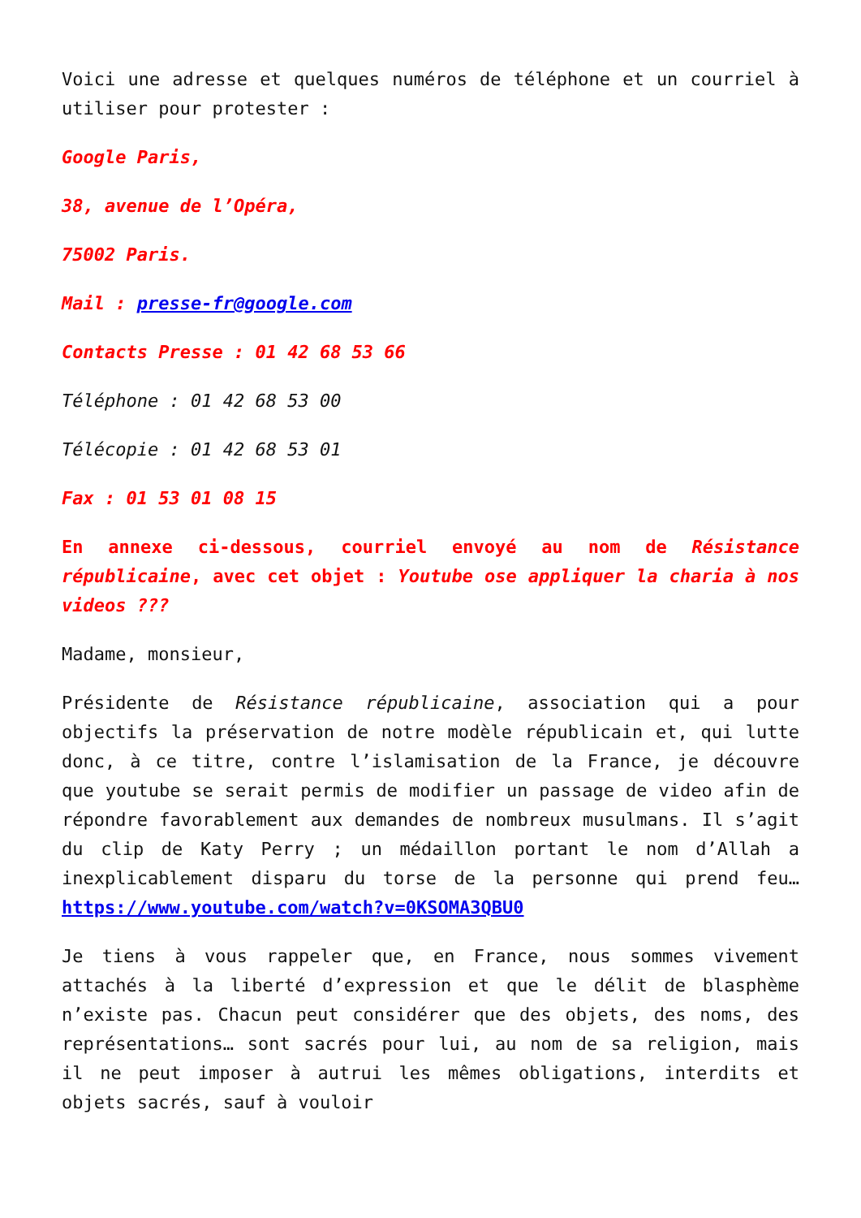Voici une adresse et quelques numéros de téléphone et un courriel à utiliser pour protester :
Google Paris,
38, avenue de l’Opéra,
75002 Paris.
Mail : presse-fr@google.com
Contacts Presse : 01 42 68 53 66
Téléphone : 01 42 68 53 00
Télécopie : 01 42 68 53 01
Fax : 01 53 01 08 15
En annexe ci-dessous, courriel envoyé au nom de Résistance républicaine, avec cet objet : Youtube ose appliquer la charia à nos videos ???
Madame, monsieur,
Présidente de Résistance républicaine, association qui a pour objectifs la préservation de notre modèle républicain et, qui lutte donc, à ce titre, contre l’islamisation de la France, je découvre que youtube se serait permis de modifier un passage de video afin de répondre favorablement aux demandes de nombreux musulmans. Il s’agit du clip de Katy Perry ; un médaillon portant le nom d’Allah a inexplicablement disparu du torse de la personne qui prend feu… https://www.youtube.com/watch?v=0KSOMA3QBU0
Je tiens à vous rappeler que, en France, nous sommes vivement attachés à la liberté d’expression et que le délit de blasphème n’existe pas. Chacun peut considérer que des objets, des noms, des représentations… sont sacrés pour lui, au nom de sa religion, mais il ne peut imposer à autrui les mêmes obligations, interdits et objets sacrés, sauf à vouloir